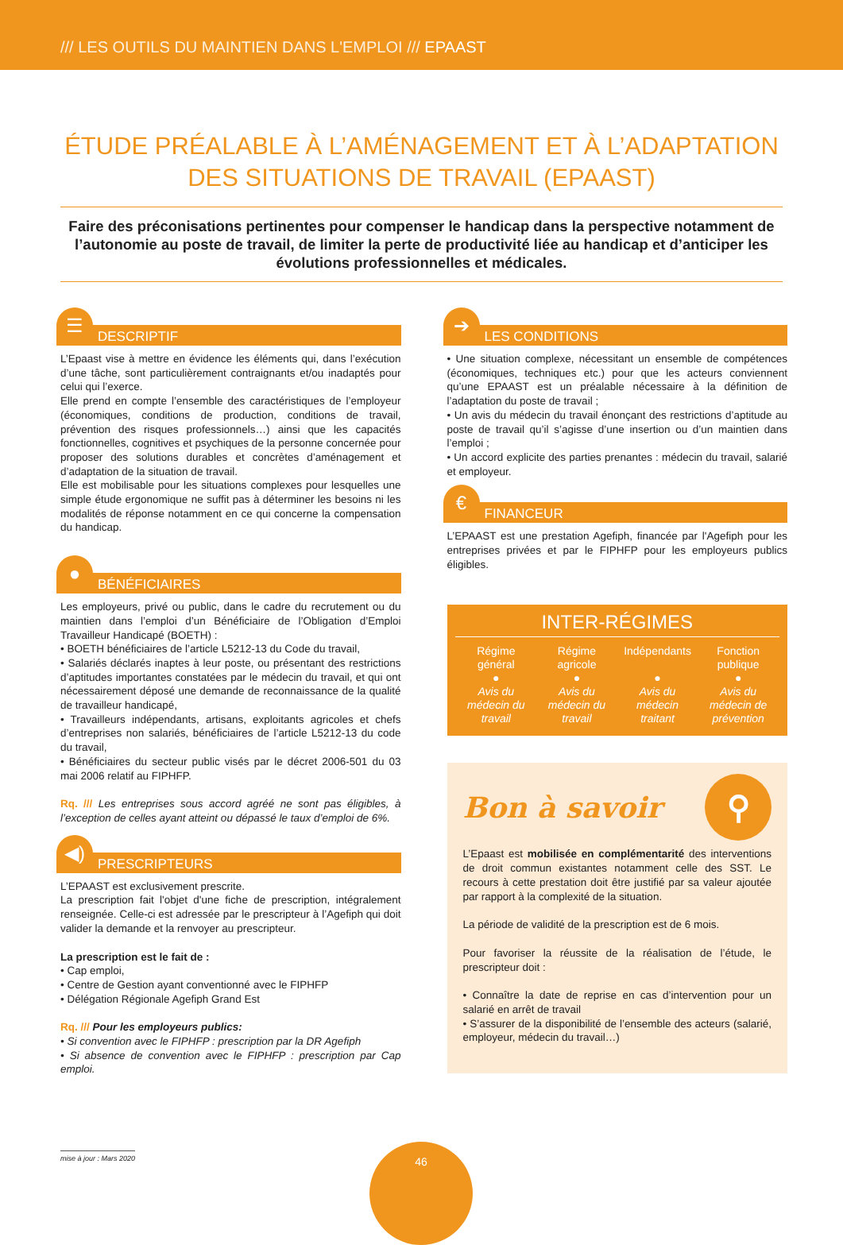/// LES OUTILS DU MAINTIEN DANS L'EMPLOI /// EPAAST
ÉTUDE PRÉALABLE À L’AMÉNAGEMENT ET À L’ADAPTATION DES SITUATIONS DE TRAVAIL (EPAAST)
Faire des préconisations pertinentes pour compenser le handicap dans la perspective notamment de l’autonomie au poste de travail, de limiter la perte de productivité liée au handicap et d’anticiper les évolutions professionnelles et médicales.
☰
DESCRIPTIF
L’Epaast vise à mettre en évidence les éléments qui, dans l’exécution d’une tâche, sont particulièrement contraignants et/ou inadaptés pour celui qui l’exerce.
Elle prend en compte l’ensemble des caractéristiques de l’employeur (économiques, conditions de production, conditions de travail, prévention des risques professionnels…) ainsi que les capacités fonctionnelles, cognitives et psychiques de la personne concernée pour proposer des solutions durables et concrètes d’aménagement et d’adaptation de la situation de travail.
Elle est mobilisable pour les situations complexes pour lesquelles une simple étude ergonomique ne suffit pas à déterminer les besoins ni les modalités de réponse notamment en ce qui concerne la compensation du handicap.
●
BÉNÉFICIAIRES
Les employeurs, privé ou public, dans le cadre du recrutement ou du maintien dans l’emploi d’un Bénéficiaire de l’Obligation d’Emploi Travailleur Handicapé (BOETH) :
• BOETH bénéficiaires de l’article L5212-13 du Code du travail,
• Salariés déclarés inaptes à leur poste, ou présentant des restrictions d’aptitudes importantes constatées par le médecin du travail, et qui ont nécessairement déposé une demande de reconnaissance de la qualité de travailleur handicapé,
• Travailleurs indépendants, artisans, exploitants agricoles et chefs d’entreprises non salariés, bénéficiaires de l’article L5212-13 du code du travail,
• Bénéficiaires du secteur public visés par le décret 2006-501 du 03 mai 2006 relatif au FIPHFP.
Rq. /// Les entreprises sous accord agréé ne sont pas éligibles, à l’exception de celles ayant atteint ou dépassé le taux d’emploi de 6%.
◀)
PRESCRIPTEURS
L’EPAAST est exclusivement prescrite.
La prescription fait l'objet d'une fiche de prescription, intégralement renseignée. Celle-ci est adressée par le prescripteur à l’Agefiph qui doit valider la demande et la renvoyer au prescripteur.
La prescription est le fait de :
• Cap emploi,
• Centre de Gestion ayant conventionné avec le FIPHFP
• Délégation Régionale Agefiph Grand Est
Rq. /// Pour les employeurs publics:
• Si convention avec le FIPHFP : prescription par la DR Agefiph
• Si absence de convention avec le FIPHFP : prescription par Cap emploi.
➔
LES CONDITIONS
• Une situation complexe, nécessitant un ensemble de compétences (économiques, techniques etc.) pour que les acteurs conviennent qu’une EPAAST est un préalable nécessaire à la définition de l’adaptation du poste de travail ;
• Un avis du médecin du travail énonçant des restrictions d’aptitude au poste de travail qu’il s’agisse d’une insertion ou d’un maintien dans l’emploi ;
• Un accord explicite des parties prenantes : médecin du travail, salarié et employeur.
€
FINANCEUR
L’EPAAST est une prestation Agefiph, financée par l'Agefiph pour les entreprises privées et par le FIPHFP pour les employeurs publics éligibles.
INTER-RÉGIMES
| Régime général ● Avis du médecin du travail | Régime agricole ● Avis du médecin du travail | Indépendants ● Avis du médecin traitant | Fonction publique ● Avis du médecin de prévention |
Bon à savoir ⚲
L’Epaast est mobilisée en complémentarité des interventions de droit commun existantes notamment celle des SST. Le recours à cette prestation doit être justifié par sa valeur ajoutée par rapport à la complexité de la situation.
La période de validité de la prescription est de 6 mois.
Pour favoriser la réussite de la réalisation de l’étude, le prescripteur doit :
• Connaître la date de reprise en cas d’intervention pour un salarié en arrêt de travail
• S’assurer de la disponibilité de l’ensemble des acteurs (salarié, employeur, médecin du travail…)
mise à jour : Mars 2020 46